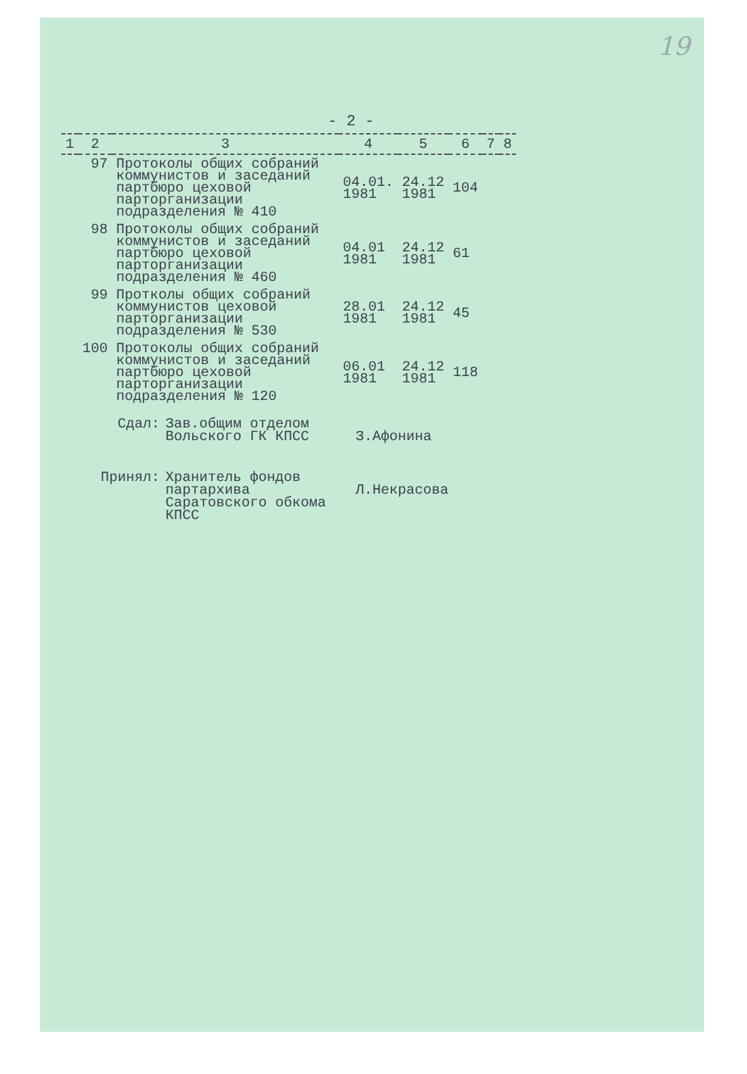19
- 2 -
| 1 | 2 | 3 | 4 | 5 | 6 | 7 | 8 |
| --- | --- | --- | --- | --- | --- | --- | --- |
| | 97 | Протоколы общих собраний коммунистов и заседаний партбюро цеховой парторганизации подразделения № 410 | 04.01. 1981 | 24.12 1981 | 104 | | |
| | 98 | Протоколы общих собраний коммунистов и заседаний партбюро цеховой парторганизации подразделения № 460 | 04.01 1981 | 24.12 1981 | 61 | | |
| | 99 | Протколы общих собраний коммунистов цеховой парторганизации подразделения № 530 | 28.01 1981 | 24.12 1981 | 45 | | |
| | 100 | Протоколы общих собраний коммунистов и заседаний партбюро цеховой парторганизации подразделения № 120 | 06.01 1981 | 24.12 1981 | 118 | | |
Сдал: Зав.общим отделом Вольского ГК КПСС
З.Афонина
Принял: Хранитель фондов партархива Саратовского обкома КПСС
Л.Некрасова